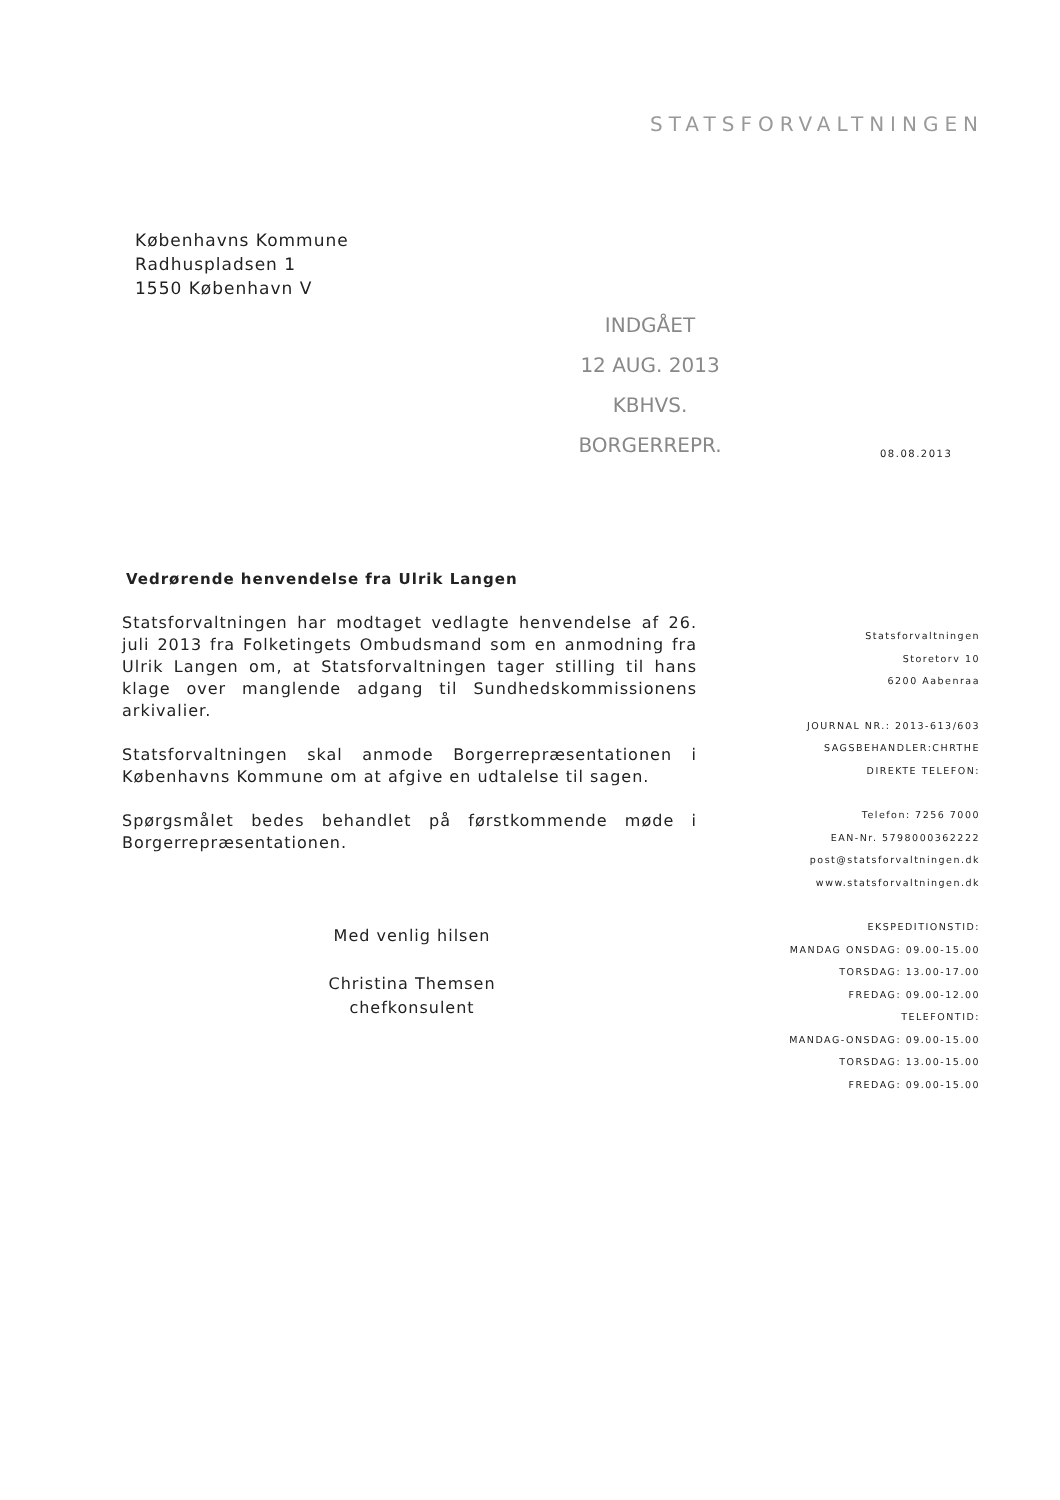STATSFORVALTNINGEN
Københavns Kommune
Radhuspladsen 1
1550 København V
INDGÅET
12 AUG. 2013
KBHVS. BORGERREPR.
08.08.2013
Vedrørende henvendelse fra Ulrik Langen
Statsforvaltningen har modtaget vedlagte henvendelse af 26. juli 2013 fra Folketingets Ombudsmand som en anmodning fra Ulrik Langen om, at Statsforvaltningen tager stilling til hans klage over manglende adgang til Sundhedskommissionens arkivalier.
Statsforvaltningen skal anmode Borgerrepræsentationen i Københavns Kommune om at afgive en udtalelse til sagen.
Spørgsmålet bedes behandlet på førstkommende møde i Borgerrepræsentationen.
Med venlig hilsen
Christina Themsen
chefkonsulent
Statsforvaltningen
Storetorv 10
6200 Aabenraa
JOURNAL NR.: 2013-613/603
SAGSBEHANDLER:CHRTHE
DIREKTE TELEFON:
Telefon: 7256 7000
EAN-Nr. 5798000362222
post@statsforvaltningen.dk
www.statsforvaltningen.dk
EKSPEDITIONSTID:
MANDAG ONSDAG: 09.00-15.00
TORSDAG: 13.00-17.00
FREDAG: 09.00-12.00
TELEFONTID:
MANDAG-ONSDAG: 09.00-15.00
TORSDAG: 13.00-15.00
FREDAG: 09.00-15.00